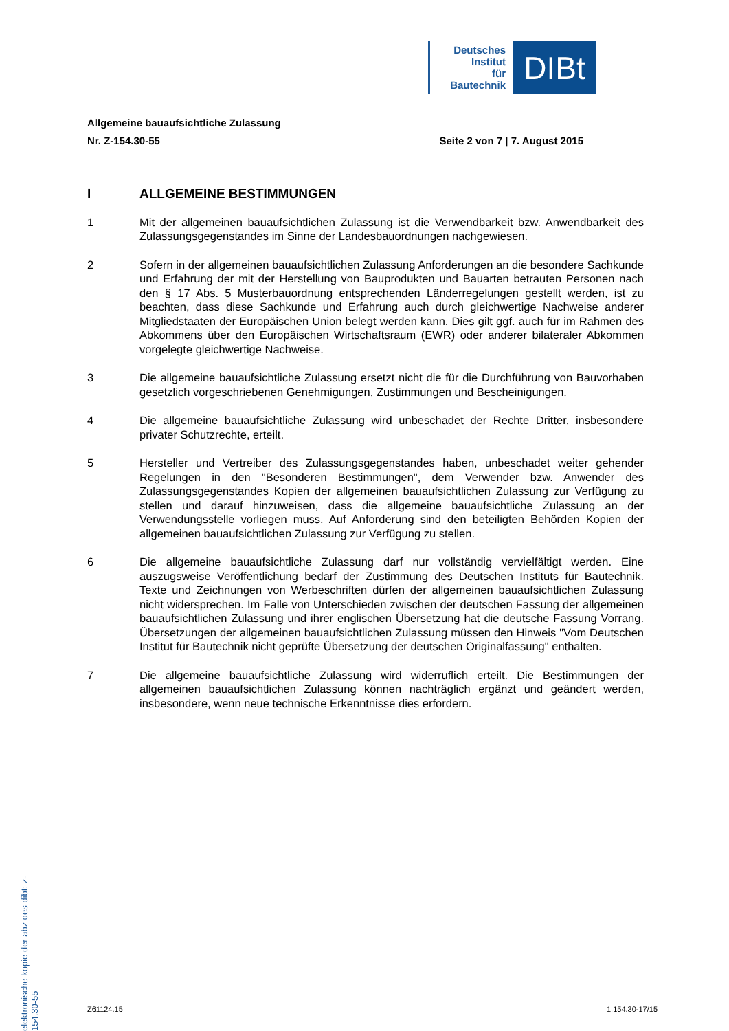Deutsches
Institut
für
Bautechnik
DIBt
Allgemeine bauaufsichtliche Zulassung
Nr. Z-154.30-55 Seite 2 von 7 | 7. August 2015
I ALLGEMEINE BESTIMMUNGEN
1 Mit der allgemeinen bauaufsichtlichen Zulassung ist die Verwendbarkeit bzw. Anwendbarkeit des Zulassungsgegenstandes im Sinne der Landesbauordnungen nachgewiesen.
2 Sofern in der allgemeinen bauaufsichtlichen Zulassung Anforderungen an die besondere Sachkunde und Erfahrung der mit der Herstellung von Bauprodukten und Bauarten betrauten Personen nach den § 17 Abs. 5 Musterbauordnung entsprechenden Länder­regelungen gestellt werden, ist zu beachten, dass diese Sachkunde und Erfahrung auch durch gleichwertige Nachweise anderer Mitgliedstaaten der Europäischen Union belegt werden kann. Dies gilt ggf. auch für im Rahmen des Abkommens über den Europäischen Wirtschaftsraum (EWR) oder anderer bilateraler Abkommen vorgelegte gleichwertige Nach­weise.
3 Die allgemeine bauaufsichtliche Zulassung ersetzt nicht die für die Durchführung von Bau­vorhaben gesetzlich vorgeschriebenen Genehmigungen, Zustimmungen und Bescheini­gungen.
4 Die allgemeine bauaufsichtliche Zulassung wird unbeschadet der Rechte Dritter, insbeson­dere privater Schutzrechte, erteilt.
5 Hersteller und Vertreiber des Zulassungsgegenstandes haben, unbeschadet weiter gehender Regelungen in den "Besonderen Bestimmungen", dem Verwender bzw. Anwender des Zulassungsgegenstandes Kopien der allgemeinen bauaufsichtlichen Zulassung zur Verfügung zu stellen und darauf hinzuweisen, dass die allgemeine bauaufsichtliche Zulassung an der Verwendungsstelle vorliegen muss. Auf Anforderung sind den beteiligten Behörden Kopien der allgemeinen bauaufsichtlichen Zulassung zur Verfügung zu stellen.
6 Die allgemeine bauaufsichtliche Zulassung darf nur vollständig vervielfältigt werden. Eine auszugsweise Veröffentlichung bedarf der Zustimmung des Deutschen Instituts für Bau­technik. Texte und Zeichnungen von Werbeschriften dürfen der allgemeinen bauaufsicht­lichen Zulassung nicht widersprechen. Im Falle von Unterschieden zwischen der deutschen Fassung der allgemeinen bauaufsichtlichen Zulassung und ihrer englischen Übersetzung hat die deutsche Fassung Vorrang. Übersetzungen der allgemeinen bauaufsichtlichen Zulassung müssen den Hinweis "Vom Deutschen Institut für Bautechnik nicht geprüfte Über­setzung der deutschen Originalfassung" enthalten.
7 Die allgemeine bauaufsichtliche Zulassung wird widerruflich erteilt. Die Bestimmungen der allgemeinen bauaufsichtlichen Zulassung können nachträglich ergänzt und geändert werden, insbesondere, wenn neue technische Erkenntnisse dies erfordern.
elektronische kopie der abz des dibt: z-154.30-55
Z61124.15 1.154.30-17/15